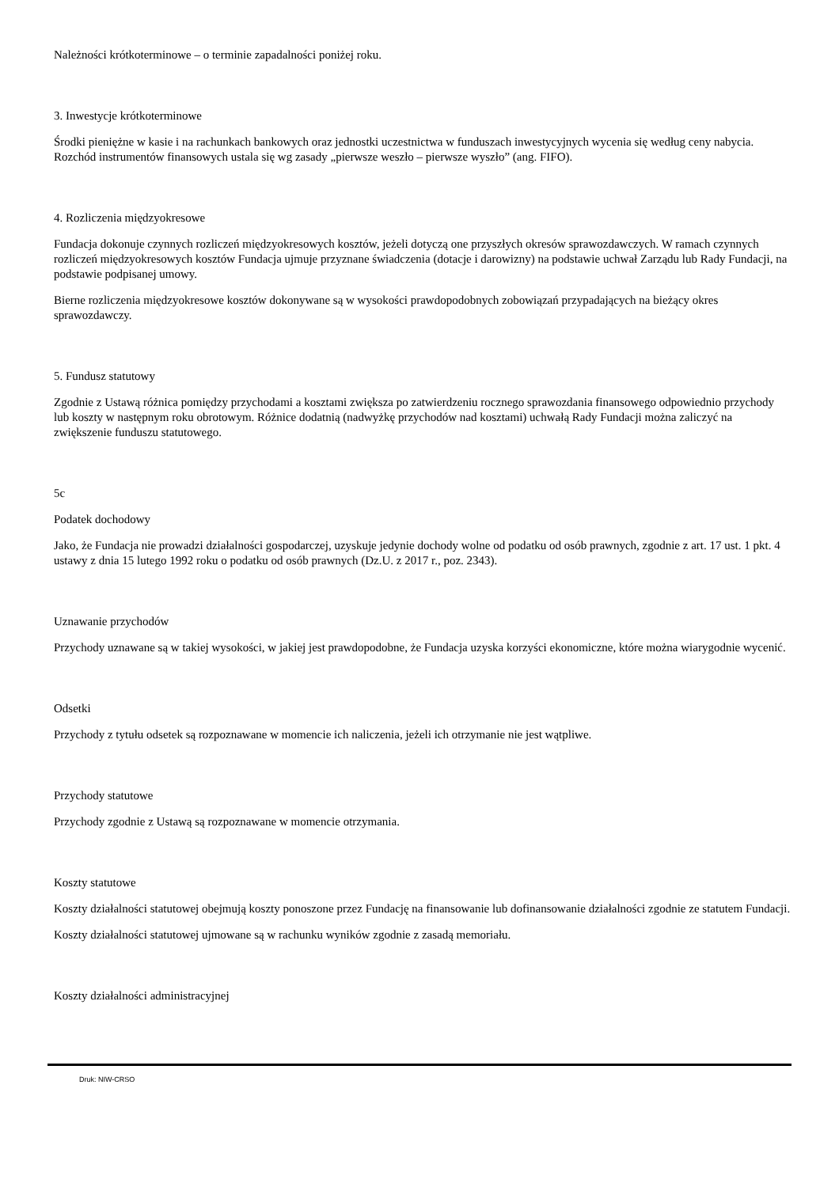Należności krótkoterminowe – o terminie zapadalności poniżej roku.
3. Inwestycje krótkoterminowe
Środki pieniężne w kasie i na rachunkach bankowych oraz jednostki uczestnictwa w funduszach inwestycyjnych wycenia się według ceny nabycia. Rozchód instrumentów finansowych ustala się wg zasady „pierwsze weszło – pierwsze wyszło” (ang. FIFO).
4. Rozliczenia międzyokresowe
Fundacja dokonuje czynnych rozliczeń międzyokresowych kosztów, jeżeli dotyczą one przyszłych okresów sprawozdawczych. W ramach czynnych rozliczeń międzyokresowych kosztów Fundacja ujmuje przyznane świadczenia (dotacje i darowizny) na podstawie uchwał Zarządu lub Rady Fundacji, na podstawie podpisanej umowy.
Bierne rozliczenia międzyokresowe kosztów dokonywane są w wysokości prawdopodobnych zobowiązań przypadających na bieżący okres sprawozdawczy.
5. Fundusz statutowy
Zgodnie z Ustawą różnica pomiędzy przychodami a kosztami zwiększa po zatwierdzeniu rocznego sprawozdania finansowego odpowiednio przychody lub koszty w następnym roku obrotowym. Różnice dodatnią (nadwyżkę przychodów nad kosztami) uchwałą Rady Fundacji można zaliczyć na zwiększenie funduszu statutowego.
5c
Podatek dochodowy
Jako, że Fundacja nie prowadzi działalności gospodarczej, uzyskuje jedynie dochody wolne od podatku od osób prawnych, zgodnie z art. 17 ust. 1 pkt. 4 ustawy z dnia 15 lutego 1992 roku o podatku od osób prawnych (Dz.U. z 2017 r., poz. 2343).
Uznawanie przychodów
Przychody uznawane są w takiej wysokości, w jakiej jest prawdopodobne, że Fundacja uzyska korzyści ekonomiczne, które można wiarygodnie wycenić.
Odsetki
Przychody z tytułu odsetek są rozpoznawane w momencie ich naliczenia, jeżeli ich otrzymanie nie jest wątpliwe.
Przychody statutowe
Przychody zgodnie z Ustawą są rozpoznawane w momencie otrzymania.
Koszty statutowe
Koszty działalności statutowej obejmują koszty ponoszone przez Fundację na finansowanie lub dofinansowanie działalności zgodnie ze statutem Fundacji.
Koszty działalności statutowej ujmowane są w rachunku wyników zgodnie z zasadą memoriału.
Koszty działalności administracyjnej
Druk: NIW-CRSO